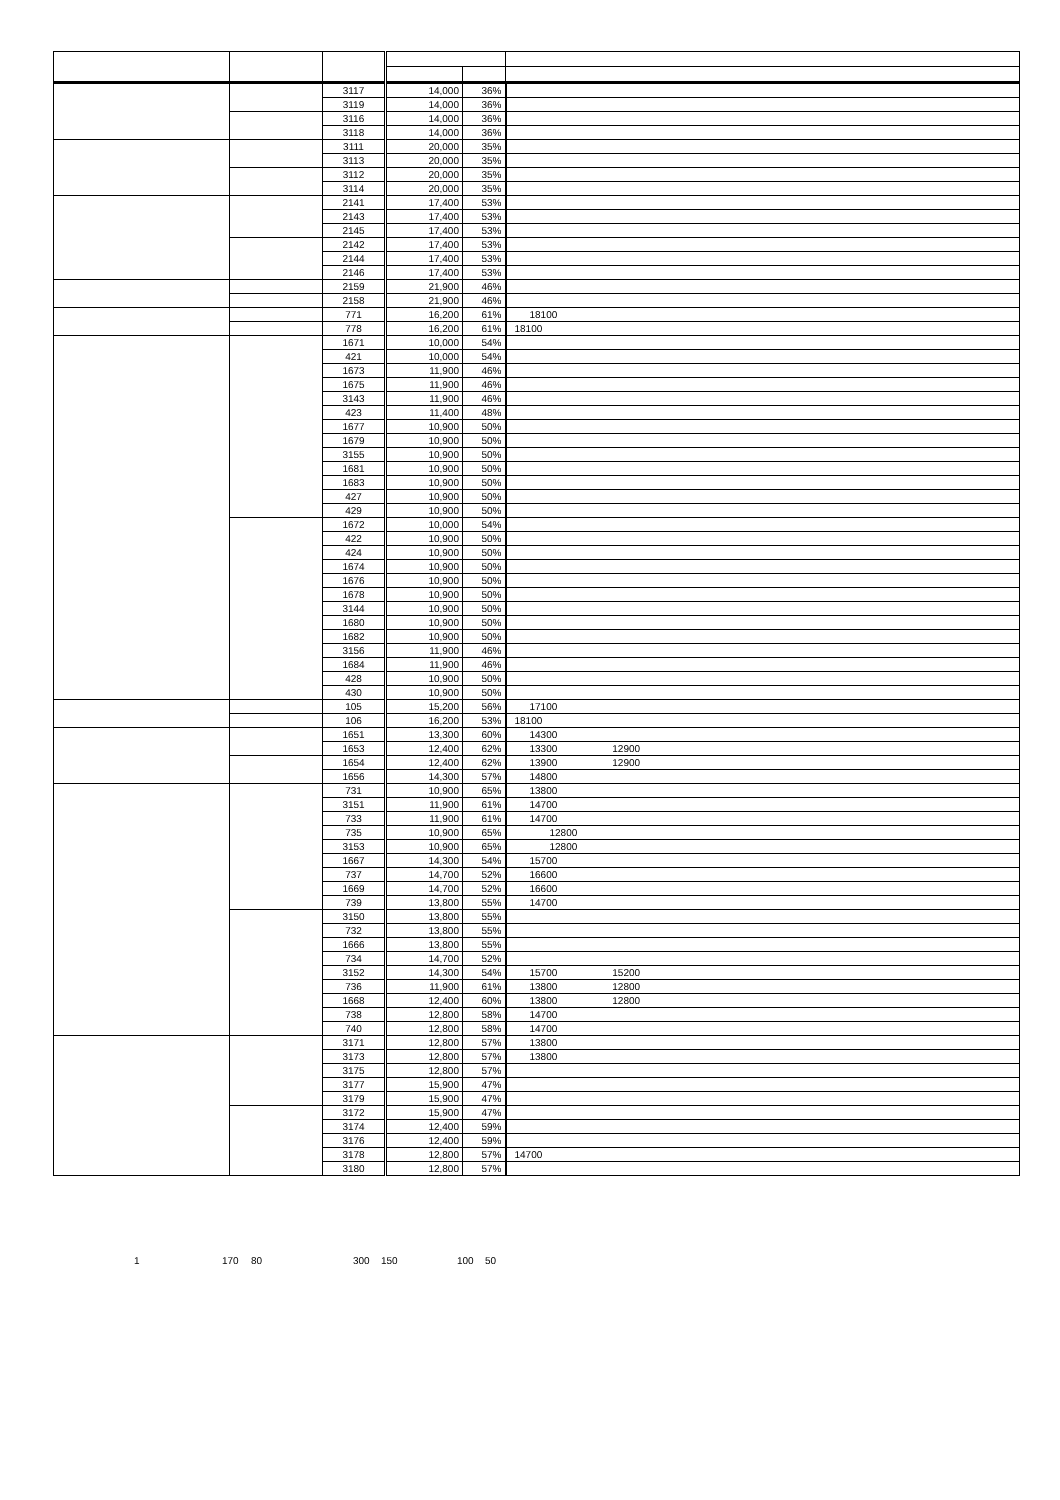| | | 3117 | 14,000 | 36% | |
| | | 3119 | 14,000 | 36% | |
| | | 3116 | 14,000 | 36% | |
| | | 3118 | 14,000 | 36% | |
| | | 3111 | 20,000 | 35% | |
| | | 3113 | 20,000 | 35% | |
| | | 3112 | 20,000 | 35% | |
| | | 3114 | 20,000 | 35% | |
| | | 2141 | 17,400 | 53% | |
| | | 2143 | 17,400 | 53% | |
| | | 2145 | 17,400 | 53% | |
| | | 2142 | 17,400 | 53% | |
| | | 2144 | 17,400 | 53% | |
| | | 2146 | 17,400 | 53% | |
| | | 2159 | 21,900 | 46% | |
| | | 2158 | 21,900 | 46% | |
| | | 771 | 16,200 | 61% | 18100 |
| | | 778 | 16,200 | 61% | 18100 |
| | | 1671 | 10,000 | 54% | |
| | | 421 | 10,000 | 54% | |
| | | 1673 | 11,900 | 46% | |
| | | 1675 | 11,900 | 46% | |
| | | 3143 | 11,900 | 46% | |
| | | 423 | 11,400 | 48% | |
| | | 1677 | 10,900 | 50% | |
| | | 1679 | 10,900 | 50% | |
| | | 3155 | 10,900 | 50% | |
| | | 1681 | 10,900 | 50% | |
| | | 1683 | 10,900 | 50% | |
| | | 427 | 10,900 | 50% | |
| | | 429 | 10,900 | 50% | |
| | | 1672 | 10,000 | 54% | |
| | | 422 | 10,900 | 50% | |
| | | 424 | 10,900 | 50% | |
| | | 1674 | 10,900 | 50% | |
| | | 1676 | 10,900 | 50% | |
| | | 1678 | 10,900 | 50% | |
| | | 3144 | 10,900 | 50% | |
| | | 1680 | 10,900 | 50% | |
| | | 1682 | 10,900 | 50% | |
| | | 3156 | 11,900 | 46% | |
| | | 1684 | 11,900 | 46% | |
| | | 428 | 10,900 | 50% | |
| | | 430 | 10,900 | 50% | |
| | | 105 | 15,200 | 56% | 17100 |
| | | 106 | 16,200 | 53% | 18100 |
| | | 1651 | 13,300 | 60% | 14300 |
| | | 1653 | 12,400 | 62% | 13300 12900 |
| | | 1654 | 12,400 | 62% | 13900 12900 |
| | | 1656 | 14,300 | 57% | 14800 |
| | | 731 | 10,900 | 65% | 13800 |
| | | 3151 | 11,900 | 61% | 14700 |
| | | 733 | 11,900 | 61% | 14700 |
| | | 735 | 10,900 | 65% | 12800 |
| | | 3153 | 10,900 | 65% | 12800 |
| | | 1667 | 14,300 | 54% | 15700 |
| | | 737 | 14,700 | 52% | 16600 |
| | | 1669 | 14,700 | 52% | 16600 |
| | | 739 | 13,800 | 55% | 14700 |
| | | 3150 | 13,800 | 55% | |
| | | 732 | 13,800 | 55% | |
| | | 1666 | 13,800 | 55% | |
| | | 734 | 14,700 | 52% | |
| | | 3152 | 14,300 | 54% | 15700 15200 |
| | | 736 | 11,900 | 61% | 13800 12800 |
| | | 1668 | 12,400 | 60% | 13800 12800 |
| | | 738 | 12,800 | 58% | 14700 |
| | | 740 | 12,800 | 58% | 14700 |
| | | 3171 | 12,800 | 57% | 13800 |
| | | 3173 | 12,800 | 57% | 13800 |
| | | 3175 | 12,800 | 57% | |
| | | 3177 | 15,900 | 47% | |
| | | 3179 | 15,900 | 47% | |
| | | 3172 | 15,900 | 47% | |
| | | 3174 | 12,400 | 59% | |
| | | 3176 | 12,400 | 59% | |
| | | 3178 | 12,800 | 57% | 14700 |
| | | 3180 | 12,800 | 57% | |
1 170 80 300 150 100 50